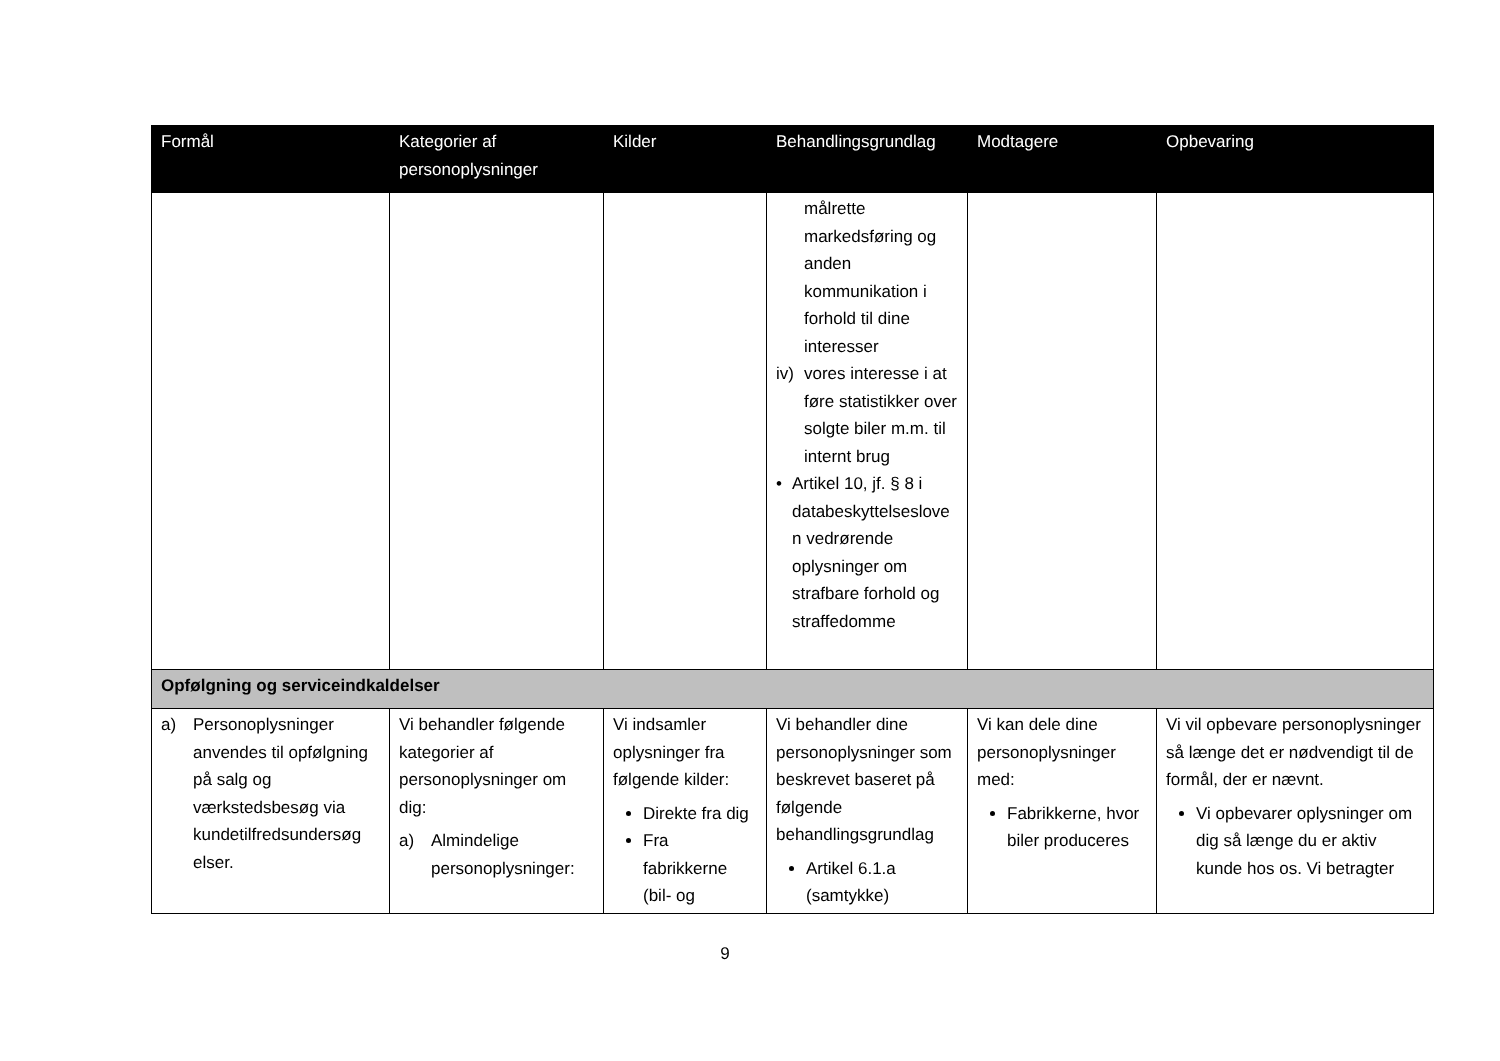| Formål | Kategorier af personoplysninger | Kilder | Behandlingsgrundlag | Modtagere | Opbevaring |
| --- | --- | --- | --- | --- | --- |
| | | | målrette markedsføring og anden kommunikation i forhold til dine interesser iv) vores interesse i at føre statistikker over solgte biler m.m. til internt brug • Artikel 10, jf. § 8 i databeskyttelseslove n vedrørende oplysninger om strafbare forhold og straffedomme | | |
| Opfølgning og serviceindkaldelser | | | | | |
| a) Personoplysninger anvendes til opfølgning på salg og værkstedsbesøg via kundetilfredsundersøg elser. | Vi behandler følgende kategorier af personoplysninger om dig: a) Almindelige personoplysninger: | Vi indsamler oplysninger fra følgende kilder: Direkte fra dig Fra fabrikkerne (bil- og | Vi behandler dine personoplysninger som beskrevet baseret på følgende behandlingsgrundlag Artikel 6.1.a (samtykke) | Vi kan dele dine personoplysninger med: Fabrikkerne, hvor biler produceres | Vi vil opbevare personoplysninger så længe det er nødvendigt til de formål, der er nævnt. Vi opbevarer oplysninger om dig så længe du er aktiv kunde hos os. Vi betragter |
9